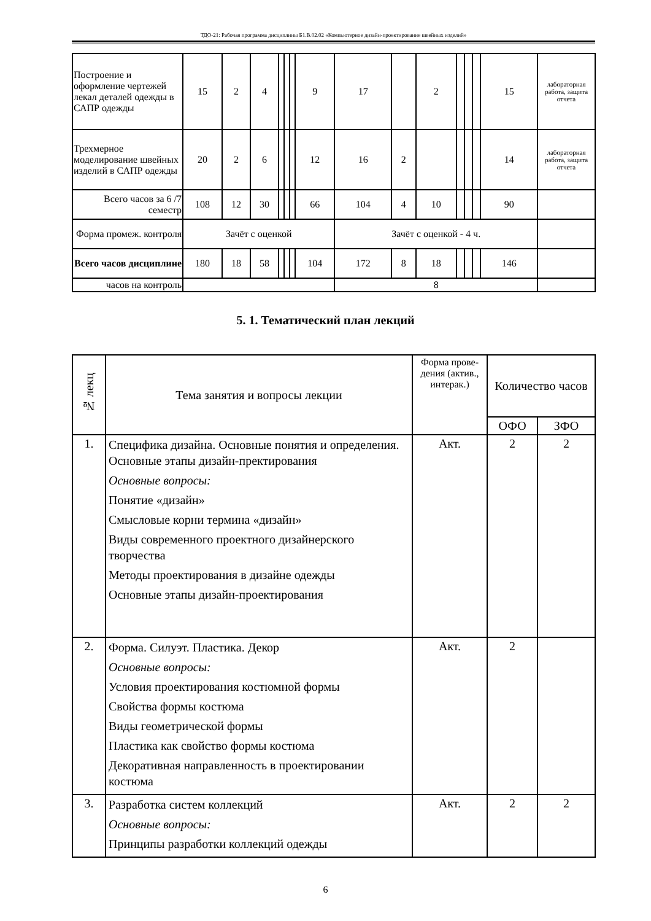ТДО-21: Рабочая программа дисциплины Б1.В.02.02 «Компьютерное дизайн-проектирование швейных изделий»
| Построение и оформление чертежей лекал деталей одежды в САПР одежды | 15 | 2 | 4 | | | | 9 | 17 | | 2 | | | | 15 | лабораторная работа, защита отчета |
| Трехмерное моделирование швейных изделий в САПР одежды | 20 | 2 | 6 | | | | 12 | 16 | 2 | | | | | 14 | лабораторная работа, защита отчета |
| Всего часов за 6 /7 семестр | 108 | 12 | 30 | | | | 66 | 104 | 4 | 10 | | | | 90 | |
| Форма промеж. контроля | Зачёт с оценкой | | | | | | | Зачёт с оценкой - 4 ч. | | | | | | | |
| Всего часов дисциплине | 180 | 18 | 58 | | | | 104 | 172 | 8 | 18 | | | | 146 | |
| часов на контроль | | | | | | | | 8 | | | | | | | |
5. 1. Тематический план лекций
| № лекц | Тема занятия и вопросы лекции | Форма прове-дения (актив., интерак.) | Количество часов | |
| --- | --- | --- | --- | --- |
| | | | ОФО | ЗФО |
| 1. | Специфика дизайна. Основные понятия и определения. Основные этапы дизайн-пректирования Основные вопросы: Понятие «дизайн» Смысловые корни термина «дизайн» Виды современного проектного дизайнерского творчества Методы проектирования в дизайне одежды Основные этапы дизайн-проектирования | Акт. | 2 | 2 |
| 2. | Форма. Силуэт. Пластика. Декор Основные вопросы: Условия проектирования костюмной формы Свойства формы костюма Виды геометрической формы Пластика как свойство формы костюма Декоративная направленность в проектировании костюма | Акт. | 2 | |
| 3. | Разработка систем коллекций Основные вопросы: Принципы разработки коллекций одежды | Акт. | 2 | 2 |
6